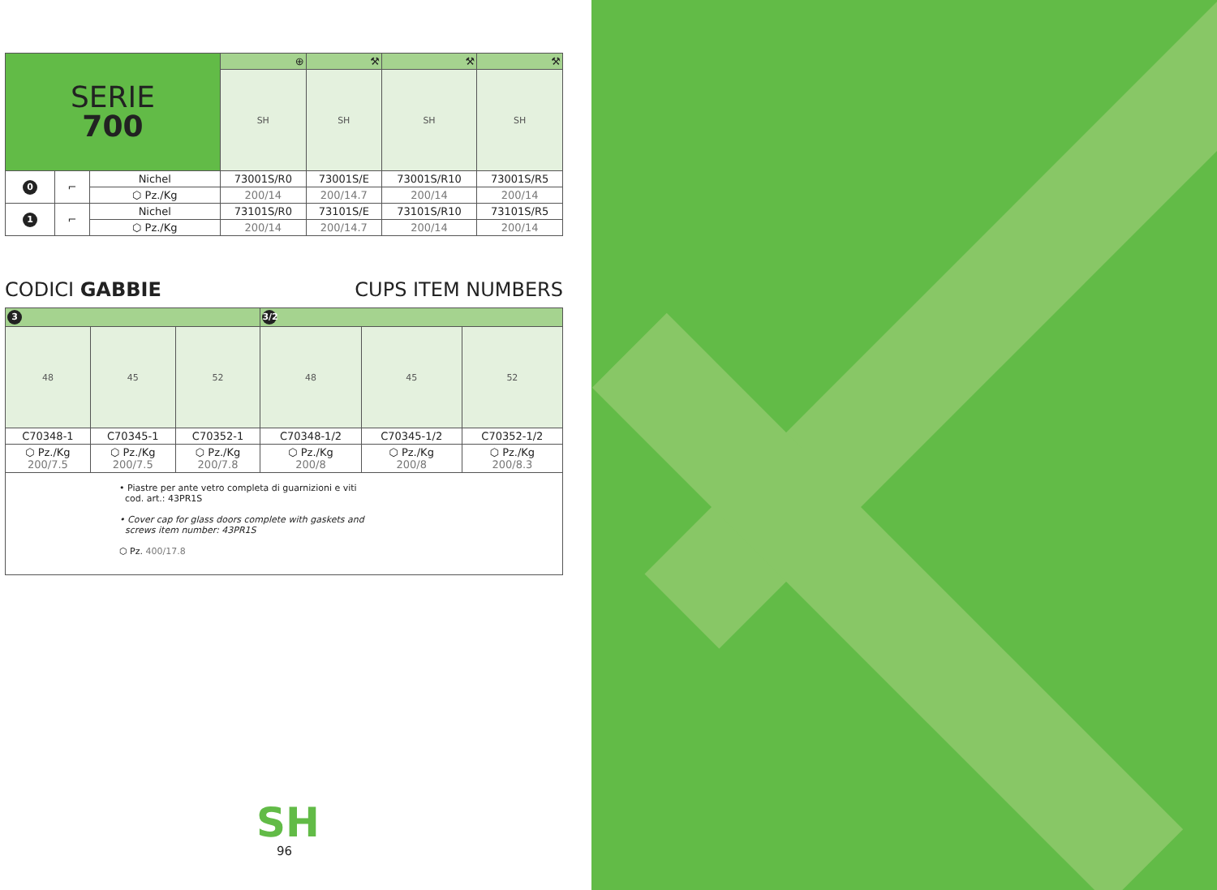| SERIE 700 | | | ⊕ | ⚒ | ⚒ | ⚒ |
| | | | SH | SH | SH | SH |
| 0 | ⌐ | Nichel | 73001S/R0 | 73001S/E | 73001S/R10 | 73001S/R5 |
| | | ⬡ Pz./Kg | 200/14 | 200/14.7 | 200/14 | 200/14 |
| 1 | ⌐ | Nichel | 73101S/R0 | 73101S/E | 73101S/R10 | 73101S/R5 |
| | | ⬡ Pz./Kg | 200/14 | 200/14.7 | 200/14 | 200/14 |
CODICI GABBIE CUPS ITEM NUMBERS
| 3 | | | 3/2 | | |
| 48 | 45 | 52 | 48 | 45 | 52 |
| C70348-1 | C70345-1 | C70352-1 | C70348-1/2 | C70345-1/2 | C70352-1/2 |
| ⬡ Pz./Kg 200/7.5 | ⬡ Pz./Kg 200/7.5 | ⬡ Pz./Kg 200/7.8 | ⬡ Pz./Kg 200/8 | ⬡ Pz./Kg 200/8 | ⬡ Pz./Kg 200/8.3 |
| • Piastre per ante vetro completa di guarnizioni e viti cod. art.: 43PR1S • Cover cap for glass doors complete with gaskets and screws item number: 43PR1S ⬡ Pz. 400/17.8 | | | | | |
SH
96